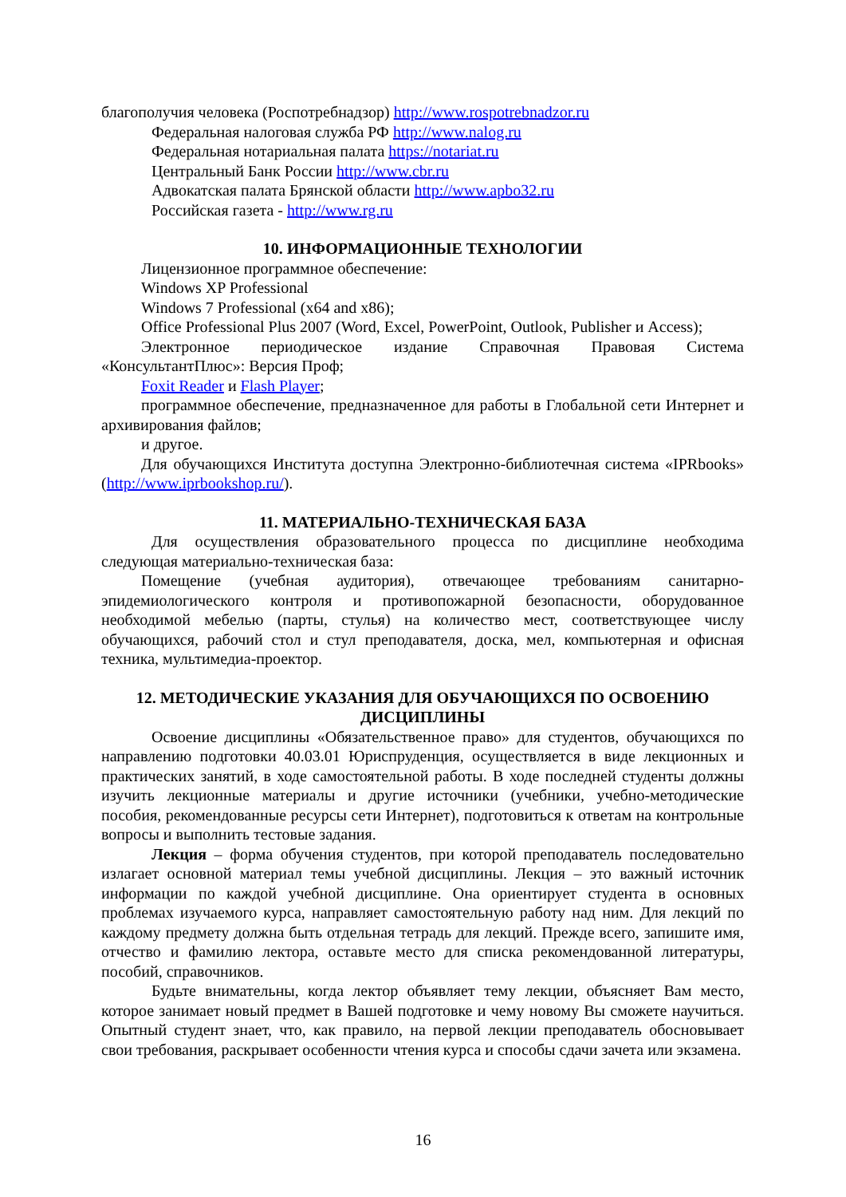благополучия человека (Роспотребнадзор) http://www.rospotrebnadzor.ru
Федеральная налоговая служба РФ http://www.nalog.ru
Федеральная нотариальная палата https://notariat.ru
Центральный Банк России http://www.cbr.ru
Адвокатская палата Брянской области http://www.apbo32.ru
Российская газета - http://www.rg.ru
10. ИНФОРМАЦИОННЫЕ ТЕХНОЛОГИИ
Лицензионное программное обеспечение:
Windows XP Professional
Windows 7 Professional (x64 and x86);
Office Professional Plus 2007 (Word, Excel, PowerPoint, Outlook, Publisher и Access);
Электронное периодическое издание Справочная Правовая Система «КонсультантПлюс»: Версия Проф;
Foxit Reader и Flash Player;
программное обеспечение, предназначенное для работы в Глобальной сети Интернет и архивирования файлов;
и другое.
Для обучающихся Института доступна Электронно-библиотечная система «IPRbooks» (http://www.iprbookshop.ru/).
11. МАТЕРИАЛЬНО-ТЕХНИЧЕСКАЯ БАЗА
Для осуществления образовательного процесса по дисциплине необходима следующая материально-техническая база:
Помещение (учебная аудитория), отвечающее требованиям санитарно-эпидемиологического контроля и противопожарной безопасности, оборудованное необходимой мебелью (парты, стулья) на количество мест, соответствующее числу обучающихся, рабочий стол и стул преподавателя, доска, мел, компьютерная и офисная техника, мультимедиа-проектор.
12. МЕТОДИЧЕСКИЕ УКАЗАНИЯ ДЛЯ ОБУЧАЮЩИХСЯ ПО ОСВОЕНИЮ ДИСЦИПЛИНЫ
Освоение дисциплины «Обязательственное право» для студентов, обучающихся по направлению подготовки 40.03.01 Юриспруденция, осуществляется в виде лекционных и практических занятий, в ходе самостоятельной работы. В ходе последней студенты должны изучить лекционные материалы и другие источники (учебники, учебно-методические пособия, рекомендованные ресурсы сети Интернет), подготовиться к ответам на контрольные вопросы и выполнить тестовые задания.
Лекция – форма обучения студентов, при которой преподаватель последовательно излагает основной материал темы учебной дисциплины. Лекция – это важный источник информации по каждой учебной дисциплине. Она ориентирует студента в основных проблемах изучаемого курса, направляет самостоятельную работу над ним. Для лекций по каждому предмету должна быть отдельная тетрадь для лекций. Прежде всего, запишите имя, отчество и фамилию лектора, оставьте место для списка рекомендованной литературы, пособий, справочников.
Будьте внимательны, когда лектор объявляет тему лекции, объясняет Вам место, которое занимает новый предмет в Вашей подготовке и чему новому Вы сможете научиться. Опытный студент знает, что, как правило, на первой лекции преподаватель обосновывает свои требования, раскрывает особенности чтения курса и способы сдачи зачета или экзамена.
16